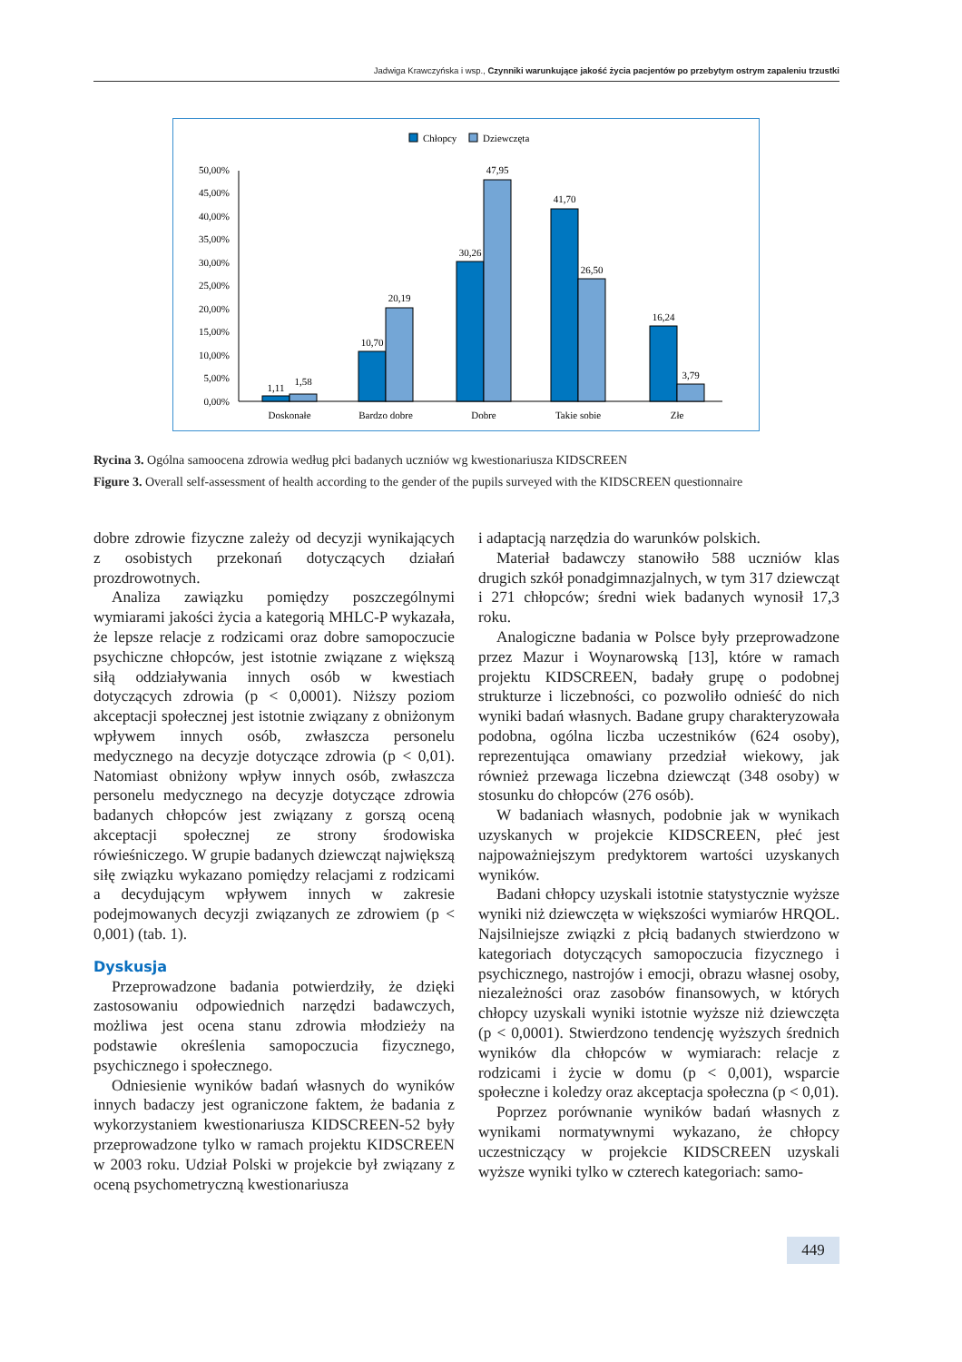Jadwiga Krawczyńska i wsp., Czynniki warunkujące jakość życia pacjentów po przebytym ostrym zapaleniu trzustki
Chłopcy
Dziewczęta
0,00%
5,00%
10,00%
15,00%
20,00%
25,00%
30,00%
35,00%
40,00%
45,00%
50,00%
1,11
1,58
10,70
20,19
30,26
47,95
41,70
26,50
16,24
3,79
Doskonałe
Bardzo dobre
Dobre
Takie sobie
Złe
Rycina 3. Ogólna samoocena zdrowia według płci badanych uczniów wg kwestionariusza KIDSCREEN
Figure 3. Overall self-assessment of health according to the gender of the pupils surveyed with the KIDSCREEN questionnaire
dobre zdrowie fizyczne zależy od decyzji wynikających z osobistych przekonań dotyczących działań prozdrowotnych.
Analiza zawiązku pomiędzy poszczególnymi wymiarami jakości życia a kategorią MHLC-P wykazała, że lepsze relacje z rodzicami oraz dobre samopoczucie psychiczne chłopców, jest istotnie związane z większą siłą oddziaływania innych osób w kwestiach dotyczących zdrowia (p < 0,0001). Niższy poziom akceptacji społecznej jest istotnie związany z obniżonym wpływem innych osób, zwłaszcza personelu medycznego na decyzje dotyczące zdrowia (p < 0,01). Natomiast obniżony wpływ innych osób, zwłaszcza personelu medycznego na decyzje dotyczące zdrowia badanych chłopców jest związany z gorszą oceną akceptacji społecznej ze strony środowiska rówieśniczego. W grupie badanych dziewcząt największą siłę związku wykazano pomiędzy relacjami z rodzicami a decydującym wpływem innych w zakresie podejmowanych decyzji związanych ze zdrowiem (p < 0,001) (tab. 1).
Dyskusja
Przeprowadzone badania potwierdziły, że dzięki zastosowaniu odpowiednich narzędzi badawczych, możliwa jest ocena stanu zdrowia młodzieży na podstawie określenia samopoczucia fizycznego, psychicznego i społecznego.
Odniesienie wyników badań własnych do wyników innych badaczy jest ograniczone faktem, że badania z wykorzystaniem kwestionariusza KIDSCREEN-52 były przeprowadzone tylko w ramach projektu KIDSCREEN w 2003 roku. Udział Polski w projekcie był związany z oceną psychometryczną kwestionariusza
i adaptacją narzędzia do warunków polskich.
Materiał badawczy stanowiło 588 uczniów klas drugich szkół ponadgimnazjalnych, w tym 317 dziewcząt i 271 chłopców; średni wiek badanych wynosił 17,3 roku.
Analogiczne badania w Polsce były przeprowadzone przez Mazur i Woynarowską [13], które w ramach projektu KIDSCREEN, badały grupę o podobnej strukturze i liczebności, co pozwoliło odnieść do nich wyniki badań własnych. Badane grupy charakteryzowała podobna, ogólna liczba uczestników (624 osoby), reprezentująca omawiany przedział wiekowy, jak również przewaga liczebna dziewcząt (348 osoby) w stosunku do chłopców (276 osób).
W badaniach własnych, podobnie jak w wynikach uzyskanych w projekcie KIDSCREEN, płeć jest najpoważniejszym predyktorem wartości uzyskanych wyników.
Badani chłopcy uzyskali istotnie statystycznie wyższe wyniki niż dziewczęta w większości wymiarów HRQOL. Najsilniejsze związki z płcią badanych stwierdzono w kategoriach dotyczących samopoczucia fizycznego i psychicznego, nastrojów i emocji, obrazu własnej osoby, niezależności oraz zasobów finansowych, w których chłopcy uzyskali wyniki istotnie wyższe niż dziewczęta (p < 0,0001). Stwierdzono tendencję wyższych średnich wyników dla chłopców w wymiarach: relacje z rodzicami i życie w domu (p < 0,001), wsparcie społeczne i koledzy oraz akceptacja społeczna (p < 0,01).
Poprzez porównanie wyników badań własnych z wynikami normatywnymi wykazano, że chłopcy uczestniczący w projekcie KIDSCREEN uzyskali wyższe wyniki tylko w czterech kategoriach: samo-
449